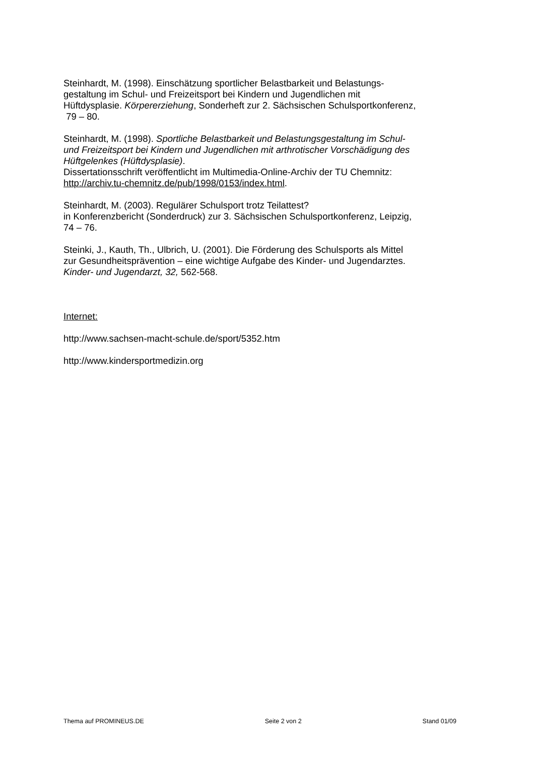Steinhardt, M. (1998). Einschätzung sportlicher Belastbarkeit und Belastungs-
gestaltung im Schul- und Freizeitsport bei Kindern und Jugendlichen mit
Hüftdysplasie. Körpererziehung, Sonderheft zur 2. Sächsischen Schulsportkonferenz,
79 – 80.
Steinhardt, M. (1998). Sportliche Belastbarkeit und Belastungsgestaltung im Schul-
und Freizeitsport bei Kindern und Jugendlichen mit arthrotischer Vorschädigung des
Hüftgelenkes (Hüftdysplasie).
Dissertationsschrift veröffentlicht im Multimedia-Online-Archiv der TU Chemnitz:
http://archiv.tu-chemnitz.de/pub/1998/0153/index.html.
Steinhardt, M. (2003). Regulärer Schulsport trotz Teilattest?
in Konferenzbericht (Sonderdruck) zur 3. Sächsischen Schulsportkonferenz, Leipzig,
74 – 76.
Steinki, J., Kauth, Th., Ulbrich, U. (2001). Die Förderung des Schulsports als Mittel
zur Gesundheitsprävention – eine wichtige Aufgabe des Kinder- und Jugendarztes.
Kinder- und Jugendarzt, 32, 562-568.
Internet:
http://www.sachsen-macht-schule.de/sport/5352.htm
http://www.kindersportmedizin.org
Thema auf PROMINEUS.DE Seite 2 von 2 Stand 01/09